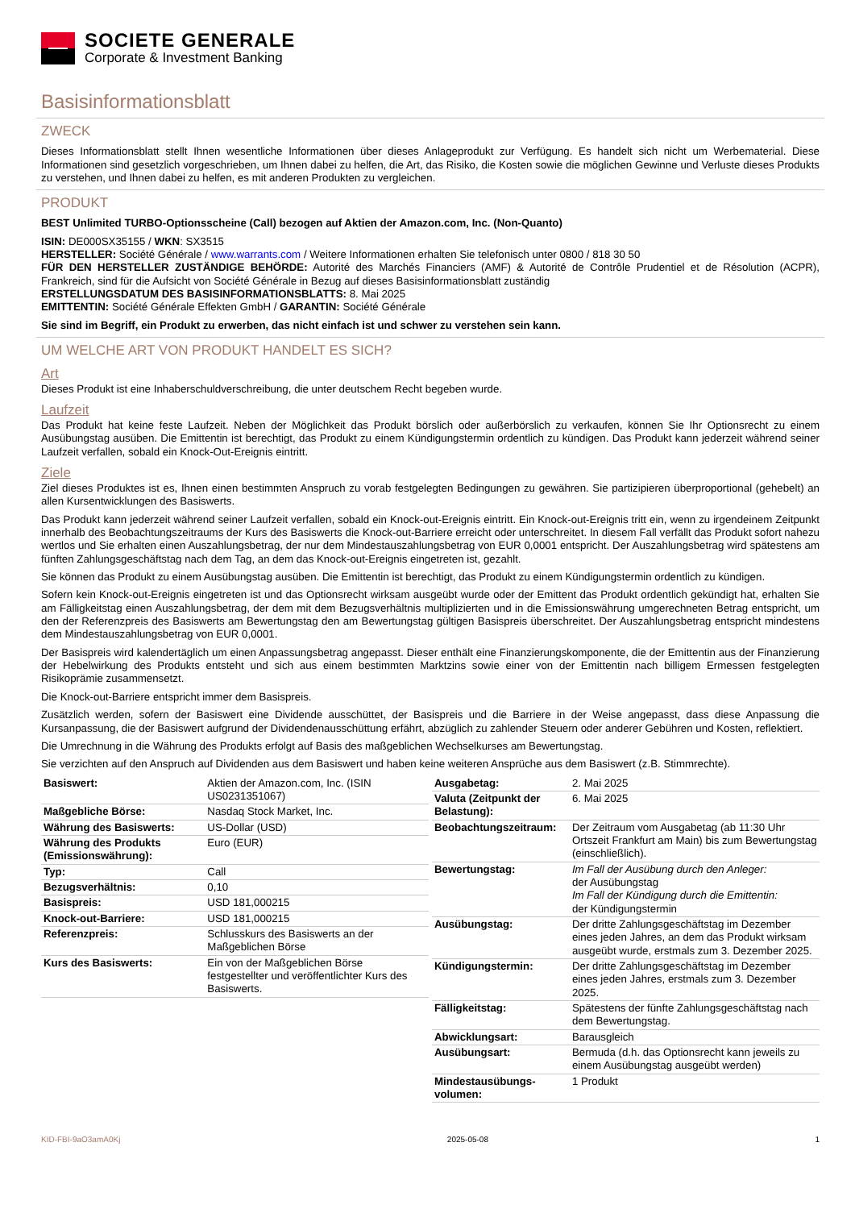SOCIETE GENERALE
Corporate & Investment Banking
Basisinformationsblatt
ZWECK
Dieses Informationsblatt stellt Ihnen wesentliche Informationen über dieses Anlageprodukt zur Verfügung. Es handelt sich nicht um Werbematerial. Diese Informationen sind gesetzlich vorgeschrieben, um Ihnen dabei zu helfen, die Art, das Risiko, die Kosten sowie die möglichen Gewinne und Verluste dieses Produkts zu verstehen, und Ihnen dabei zu helfen, es mit anderen Produkten zu vergleichen.
PRODUKT
BEST Unlimited TURBO-Optionsscheine (Call) bezogen auf Aktien der Amazon.com, Inc. (Non-Quanto)
ISIN: DE000SX35155 / WKN: SX3515
HERSTELLER: Société Générale / www.warrants.com / Weitere Informationen erhalten Sie telefonisch unter 0800 / 818 30 50
FÜR DEN HERSTELLER ZUSTÄNDIGE BEHÖRDE: Autorité des Marchés Financiers (AMF) & Autorité de Contrôle Prudentiel et de Résolution (ACPR), Frankreich, sind für die Aufsicht von Société Générale in Bezug auf dieses Basisinformationsblatt zuständig
ERSTELLUNGSDATUM DES BASISINFORMATIONSBLATTS: 8. Mai 2025
EMITTENTIN: Société Générale Effekten GmbH / GARANTIN: Société Générale
Sie sind im Begriff, ein Produkt zu erwerben, das nicht einfach ist und schwer zu verstehen sein kann.
UM WELCHE ART VON PRODUKT HANDELT ES SICH?
Art
Dieses Produkt ist eine Inhaberschuldverschreibung, die unter deutschem Recht begeben wurde.
Laufzeit
Das Produkt hat keine feste Laufzeit. Neben der Möglichkeit das Produkt börslich oder außerbörslich zu verkaufen, können Sie Ihr Optionsrecht zu einem Ausübungstag ausüben. Die Emittentin ist berechtigt, das Produkt zu einem Kündigungstermin ordentlich zu kündigen. Das Produkt kann jederzeit während seiner Laufzeit verfallen, sobald ein Knock-Out-Ereignis eintritt.
Ziele
Ziel dieses Produktes ist es, Ihnen einen bestimmten Anspruch zu vorab festgelegten Bedingungen zu gewähren. Sie partizipieren überproportional (gehebelt) an allen Kursentwicklungen des Basiswerts.
Das Produkt kann jederzeit während seiner Laufzeit verfallen, sobald ein Knock-out-Ereignis eintritt. Ein Knock-out-Ereignis tritt ein, wenn zu irgendeinem Zeitpunkt innerhalb des Beobachtungszeitraums der Kurs des Basiswerts die Knock-out-Barriere erreicht oder unterschreitet. In diesem Fall verfällt das Produkt sofort nahezu wertlos und Sie erhalten einen Auszahlungsbetrag, der nur dem Mindestauszahlungsbetrag von EUR 0,0001 entspricht. Der Auszahlungsbetrag wird spätestens am fünften Zahlungsgeschäftstag nach dem Tag, an dem das Knock-out-Ereignis eingetreten ist, gezahlt.
Sie können das Produkt zu einem Ausübungstag ausüben. Die Emittentin ist berechtigt, das Produkt zu einem Kündigungstermin ordentlich zu kündigen.
Sofern kein Knock-out-Ereignis eingetreten ist und das Optionsrecht wirksam ausgeübt wurde oder der Emittent das Produkt ordentlich gekündigt hat, erhalten Sie am Fälligkeitstag einen Auszahlungsbetrag, der dem mit dem Bezugsverhältnis multiplizierten und in die Emissionswährung umgerechneten Betrag entspricht, um den der Referenzpreis des Basiswerts am Bewertungstag den am Bewertungstag gültigen Basispreis überschreitet. Der Auszahlungsbetrag entspricht mindestens dem Mindestauszahlungsbetrag von EUR 0,0001.
Der Basispreis wird kalendertäglich um einen Anpassungsbetrag angepasst. Dieser enthält eine Finanzierungskomponente, die der Emittentin aus der Finanzierung der Hebelwirkung des Produkts entsteht und sich aus einem bestimmten Marktzins sowie einer von der Emittentin nach billigem Ermessen festgelegten Risikoprämie zusammensetzt.
Die Knock-out-Barriere entspricht immer dem Basispreis.
Zusätzlich werden, sofern der Basiswert eine Dividende ausschüttet, der Basispreis und die Barriere in der Weise angepasst, dass diese Anpassung die Kursanpassung, die der Basiswert aufgrund der Dividendenausschüttung erfährt, abzüglich zu zahlender Steuern oder anderer Gebühren und Kosten, reflektiert.
Die Umrechnung in die Währung des Produkts erfolgt auf Basis des maßgeblichen Wechselkurses am Bewertungstag.
Sie verzichten auf den Anspruch auf Dividenden aus dem Basiswert und haben keine weiteren Ansprüche aus dem Basiswert (z.B. Stimmrechte).
| Basiswert: | Aktien der Amazon.com, Inc. (ISIN US0231351067) |
| Maßgebliche Börse: | Nasdaq Stock Market, Inc. |
| Währung des Basiswerts: | US-Dollar (USD) |
| Währung des Produkts (Emissionswährung): | Euro (EUR) |
| Typ: | Call |
| Bezugsverhältnis: | 0,10 |
| Basispreis: | USD 181,000215 |
| Knock-out-Barriere: | USD 181,000215 |
| Referenzpreis: | Schlusskurs des Basiswerts an der Maßgeblichen Börse |
| Kurs des Basiswerts: | Ein von der Maßgeblichen Börse festgestellter und veröffentlichter Kurs des Basiswerts. |
| Ausgabetag: | 2. Mai 2025 |
| Valuta (Zeitpunkt der Belastung): | 6. Mai 2025 |
| Beobachtungszeitraum: | Der Zeitraum vom Ausgabetag (ab 11:30 Uhr Ortszeit Frankfurt am Main) bis zum Bewertungstag (einschließlich). |
| Bewertungstag: | Im Fall der Ausübung durch den Anleger: der Ausübungstag Im Fall der Kündigung durch die Emittentin: der Kündigungstermin |
| Ausübungstag: | Der dritte Zahlungsgeschäftstag im Dezember eines jeden Jahres, an dem das Produkt wirksam ausgeübt wurde, erstmals zum 3. Dezember 2025. |
| Kündigungstermin: | Der dritte Zahlungsgeschäftstag im Dezember eines jeden Jahres, erstmals zum 3. Dezember 2025. |
| Fälligkeitstag: | Spätestens der fünfte Zahlungsgeschäftstag nach dem Bewertungstag. |
| Abwicklungsart: | Barausgleich |
| Ausübungsart: | Bermuda (d.h. das Optionsrecht kann jeweils zu einem Ausübungstag ausgeübt werden) |
| Mindestausübungs-volumen: | 1 Produkt |
KID-FBI-9aO3amA0Kj 2025-05-08 1